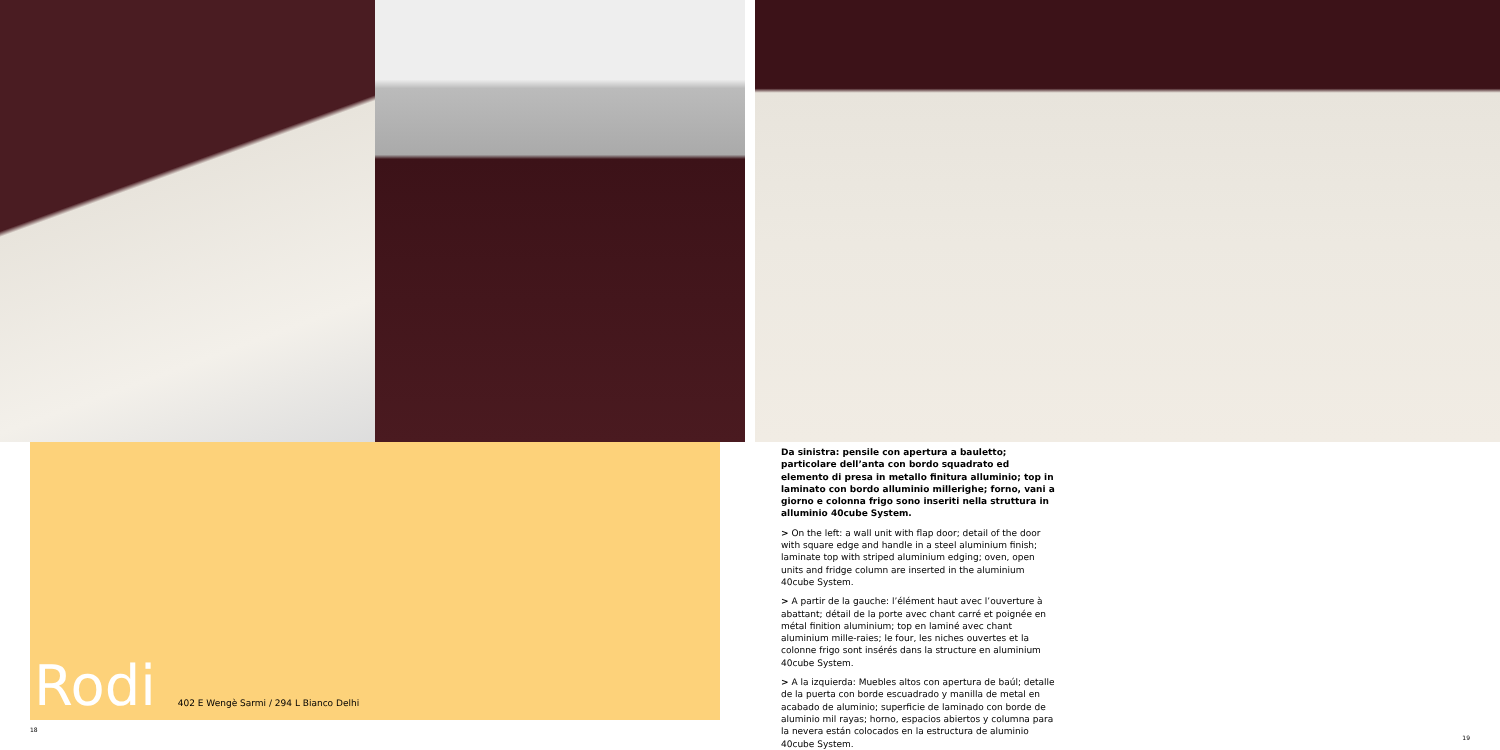Rodi 402 E Wengè Sarmi / 294 L Bianco Delhi
18
Da sinistra: pensile con apertura a bauletto; particolare dell’anta con bordo squadrato ed elemento di presa in metallo finitura alluminio; top in laminato con bordo alluminio millerighe; forno, vani a giorno e colonna frigo sono inseriti nella struttura in alluminio 40cube System.
> On the left: a wall unit with flap door; detail of the door with square edge and handle in a steel aluminium finish; laminate top with striped aluminium edging; oven, open units and fridge column are inserted in the aluminium 40cube System.
> A partir de la gauche: l’élément haut avec l’ouverture à abattant; détail de la porte avec chant carré et poignée en métal finition aluminium; top en laminé avec chant aluminium mille-raies; le four, les niches ouvertes et la colonne frigo sont insérés dans la structure en aluminium 40cube System.
> A la izquierda: Muebles altos con apertura de baúl; detalle de la puerta con borde escuadrado y manilla de metal en acabado de aluminio; superficie de laminado con borde de aluminio mil rayas; horno, espacios abiertos y columna para la nevera están colocados en la estructura de aluminio 40cube System.
19